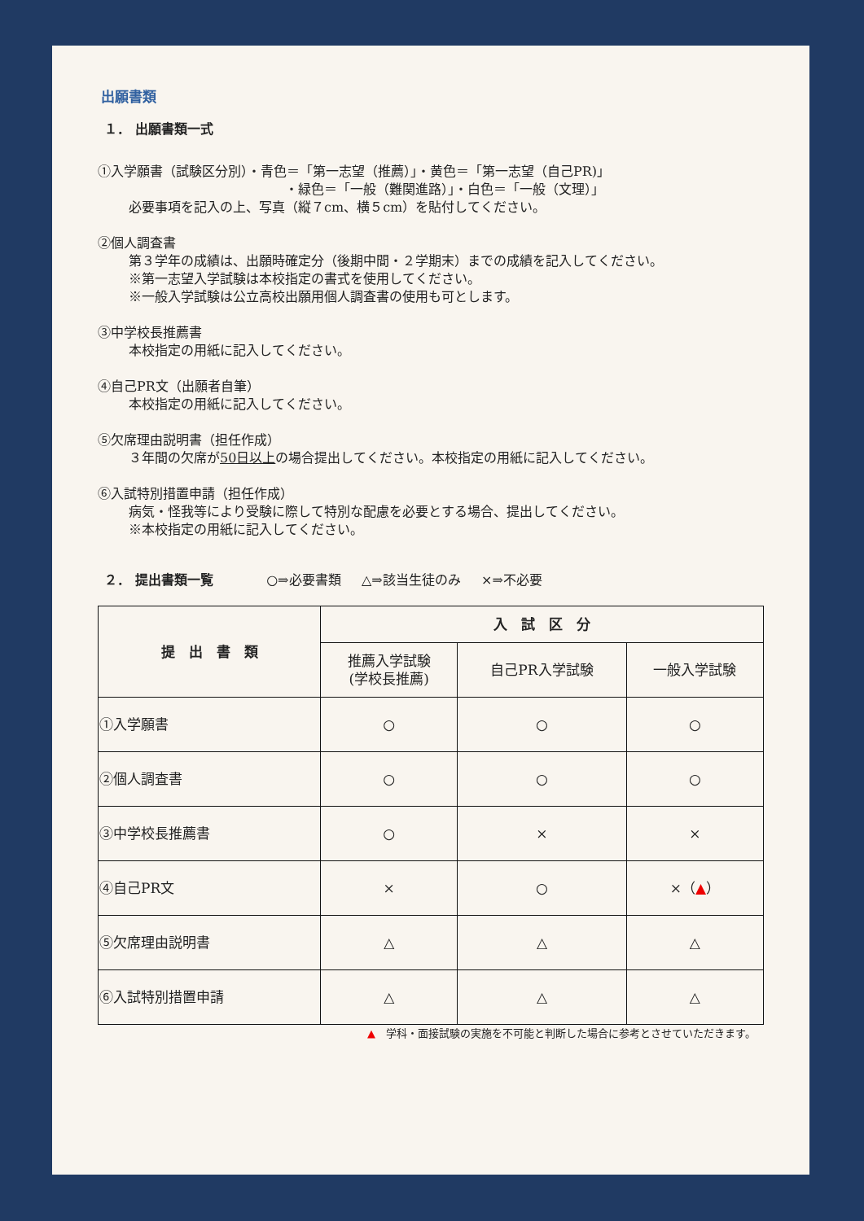出願書類
１． 出願書類一式
①入学願書（試験区分別）・青色＝「第一志望（推薦）」・黄色＝「第一志望（自己PR)」
・緑色＝「一般（難関進路）」・白色＝「一般（文理）」
必要事項を記入の上、写真（縦７cm、横５cm）を貼付してください。
②個人調査書
第３学年の成績は、出願時確定分（後期中間・２学期末）までの成績を記入してください。
※第一志望入学試験は本校指定の書式を使用してください。
※一般入学試験は公立高校出願用個人調査書の使用も可とします。
③中学校長推薦書
本校指定の用紙に記入してください。
④自己PR文（出願者自筆）
本校指定の用紙に記入してください。
⑤欠席理由説明書（担任作成）
３年間の欠席が50日以上の場合提出してください。本校指定の用紙に記入してください。
⑥入試特別措置申請（担任作成）
病気・怪我等により受験に際して特別な配慮を必要とする場合、提出してください。
※本校指定の用紙に記入してください。
２． 提出書類一覧 ○⇒必要書類 △⇒該当生徒のみ ×⇒不必要
| 提 出 書 類 | 入 試 区 分 | | |
| --- | --- | --- | --- |
| | 推薦入学試験 (学校長推薦) | 自己PR入学試験 | 一般入学試験 |
| ①入学願書 | ○ | ○ | ○ |
| ②個人調査書 | ○ | ○ | ○ |
| ③中学校長推薦書 | ○ | × | × |
| ④自己PR文 | × | ○ | ×（ ▲ ） |
| ⑤欠席理由説明書 | △ | △ | △ |
| ⑥入試特別措置申請 | △ | △ | △ |
▲　学科・面接試験の実施を不可能と判断した場合に参考とさせていただきます。